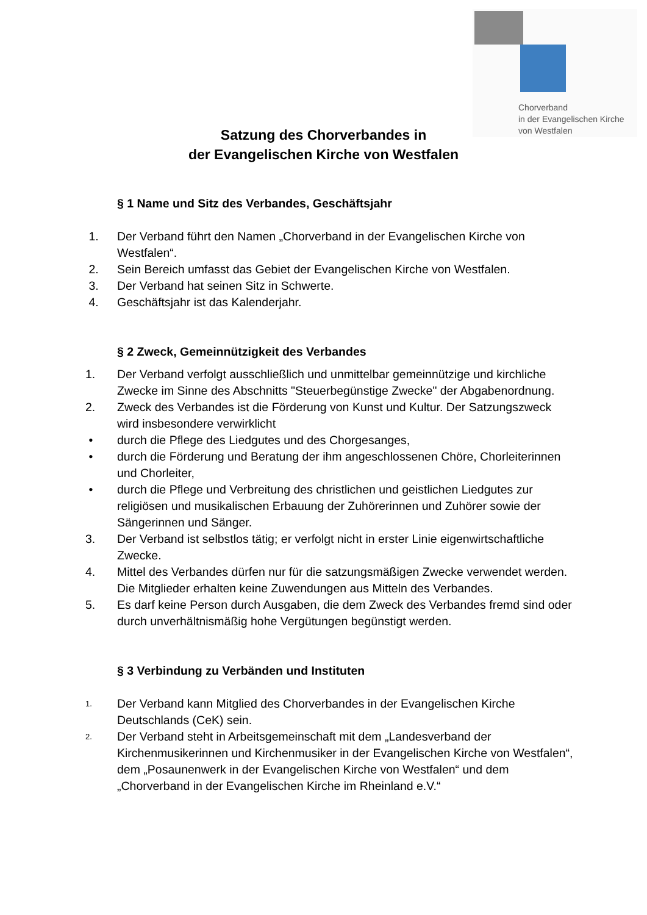Chorverband
in der Evangelischen Kirche
von Westfalen
Satzung des Chorverbandes in
der Evangelischen Kirche von Westfalen
§ 1 Name und Sitz des Verbandes, Geschäftsjahr
1. Der Verband führt den Namen „Chorverband in der Evangelischen Kirche von Westfalen“.
2. Sein Bereich umfasst das Gebiet der Evangelischen Kirche von Westfalen.
3. Der Verband hat seinen Sitz in Schwerte.
4. Geschäftsjahr ist das Kalenderjahr.
§ 2 Zweck, Gemeinnützigkeit des Verbandes
1. Der Verband verfolgt ausschließlich und unmittelbar gemeinnützige und kirchliche Zwecke im Sinne des Abschnitts "Steuerbegünstige Zwecke" der Abgabenordnung.
2. Zweck des Verbandes ist die Förderung von Kunst und Kultur. Der Satzungszweck wird insbesondere verwirklicht
• durch die Pflege des Liedgutes und des Chorgesanges,
• durch die Förderung und Beratung der ihm angeschlossenen Chöre, Chorleiterinnen und Chorleiter,
• durch die Pflege und Verbreitung des christlichen und geistlichen Liedgutes zur religiösen und musikalischen Erbauung der Zuhörerinnen und Zuhörer sowie der Sängerinnen und Sänger.
3. Der Verband ist selbstlos tätig; er verfolgt nicht in erster Linie eigenwirtschaftliche Zwecke.
4. Mittel des Verbandes dürfen nur für die satzungsmäßigen Zwecke verwendet werden. Die Mitglieder erhalten keine Zuwendungen aus Mitteln des Verbandes.
5. Es darf keine Person durch Ausgaben, die dem Zweck des Verbandes fremd sind oder durch unverhältnismäßig hohe Vergütungen begünstigt werden.
§ 3 Verbindung zu Verbänden und Instituten
1. Der Verband kann Mitglied des Chorverbandes in der Evangelischen Kirche Deutschlands (CeK) sein.
2. Der Verband steht in Arbeitsgemeinschaft mit dem „Landesverband der Kirchenmusikerinnen und Kirchenmusiker in der Evangelischen Kirche von Westfalen“, dem „Posaunenwerk in der Evangelischen Kirche von Westfalen“ und dem „Chorverband in der Evangelischen Kirche im Rheinland e.V.“